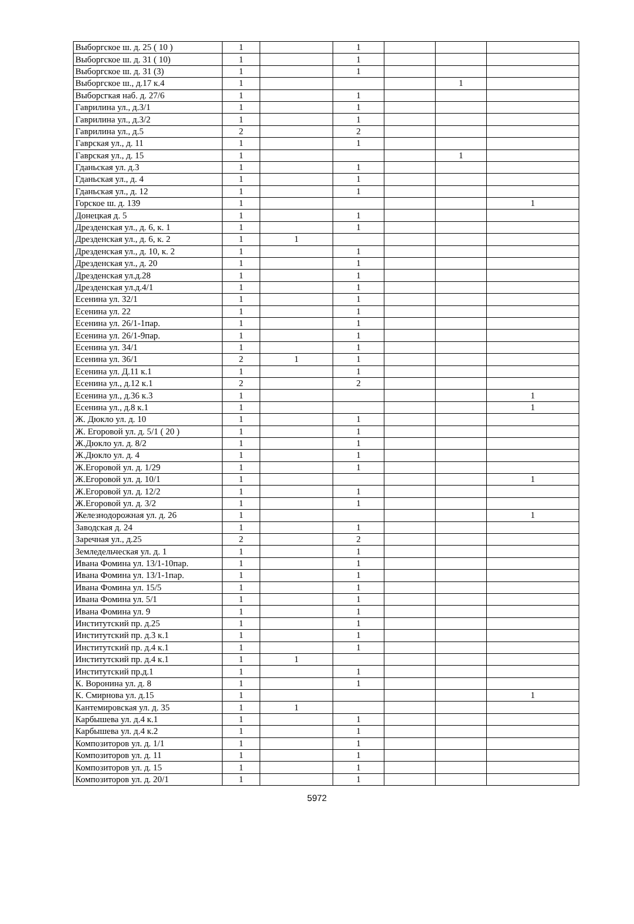| Выборгское ш. д. 25 ( 10 ) | 1 | | 1 | | | |
| Выборгское ш. д. 31 ( 10) | 1 | | 1 | | | |
| Выборгское ш. д. 31 (3) | 1 | | 1 | | | |
| Выборгское ш., д.17 к.4 | 1 | | | | 1 | |
| Выборсгкая наб. д. 27/6 | 1 | | 1 | | | |
| Гаврилина ул., д.3/1 | 1 | | 1 | | | |
| Гаврилина ул., д.3/2 | 1 | | 1 | | | |
| Гаврилина ул., д.5 | 2 | | 2 | | | |
| Гаврская ул., д. 11 | 1 | | 1 | | | |
| Гаврская ул., д. 15 | 1 | | | | 1 | |
| Гданьская ул. д.3 | 1 | | 1 | | | |
| Гданьская ул., д. 4 | 1 | | 1 | | | |
| Гданьская ул., д. 12 | 1 | | 1 | | | |
| Горское ш. д. 139 | 1 | | | | | 1 |
| Донецкая д. 5 | 1 | | 1 | | | |
| Дрезденская ул., д. 6, к. 1 | 1 | | 1 | | | |
| Дрезденская ул., д. 6, к. 2 | 1 | 1 | | | | |
| Дрезденская ул., д. 10, к. 2 | 1 | | 1 | | | |
| Дрезденская ул., д. 20 | 1 | | 1 | | | |
| Дрезденская ул.д.28 | 1 | | 1 | | | |
| Дрезденская ул.д.4/1 | 1 | | 1 | | | |
| Есенина ул. 32/1 | 1 | | 1 | | | |
| Есенина ул. 22 | 1 | | 1 | | | |
| Есенина ул. 26/1-1пар. | 1 | | 1 | | | |
| Есенина ул. 26/1-9пар. | 1 | | 1 | | | |
| Есенина ул. 34/1 | 1 | | 1 | | | |
| Есенина ул. 36/1 | 2 | 1 | 1 | | | |
| Есенина ул. Д.11 к.1 | 1 | | 1 | | | |
| Есенина ул., д.12 к.1 | 2 | | 2 | | | |
| Есенина ул., д.36 к.3 | 1 | | | | | 1 |
| Есенина ул., д.8 к.1 | 1 | | | | | 1 |
| Ж. Дюкло ул. д. 10 | 1 | | 1 | | | |
| Ж. Егоровой ул. д. 5/1 ( 20 ) | 1 | | 1 | | | |
| Ж.Дюкло ул. д. 8/2 | 1 | | 1 | | | |
| Ж.Дюкло ул. д. 4 | 1 | | 1 | | | |
| Ж.Егоровой ул. д. 1/29 | 1 | | 1 | | | |
| Ж.Егоровой ул. д. 10/1 | 1 | | | | | 1 |
| Ж.Егоровой ул. д. 12/2 | 1 | | 1 | | | |
| Ж.Егоровой ул. д. 3/2 | 1 | | 1 | | | |
| Железнодорожная ул. д. 26 | 1 | | | | | 1 |
| Заводская д. 24 | 1 | | 1 | | | |
| Заречная ул., д.25 | 2 | | 2 | | | |
| Земледельческая ул. д. 1 | 1 | | 1 | | | |
| Ивана Фомина ул. 13/1-10пар. | 1 | | 1 | | | |
| Ивана Фомина ул. 13/1-1пар. | 1 | | 1 | | | |
| Ивана Фомина ул. 15/5 | 1 | | 1 | | | |
| Ивана Фомина ул. 5/1 | 1 | | 1 | | | |
| Ивана Фомина ул. 9 | 1 | | 1 | | | |
| Институтский пр. д.25 | 1 | | 1 | | | |
| Институтский пр. д.3 к.1 | 1 | | 1 | | | |
| Институтский пр. д.4 к.1 | 1 | | 1 | | | |
| Институтский пр. д.4 к.1 | 1 | 1 | | | | |
| Институтский пр.д.1 | 1 | | 1 | | | |
| К. Воронина ул. д. 8 | 1 | | 1 | | | |
| К. Смирнова ул. д.15 | 1 | | | | | 1 |
| Кантемировская ул. д. 35 | 1 | 1 | | | | |
| Карбышева ул. д.4 к.1 | 1 | | 1 | | | |
| Карбышева ул. д.4 к.2 | 1 | | 1 | | | |
| Композиторов ул. д. 1/1 | 1 | | 1 | | | |
| Композиторов ул. д. 11 | 1 | | 1 | | | |
| Композиторов ул. д. 15 | 1 | | 1 | | | |
| Композиторов ул. д. 20/1 | 1 | | 1 | | | |
5972